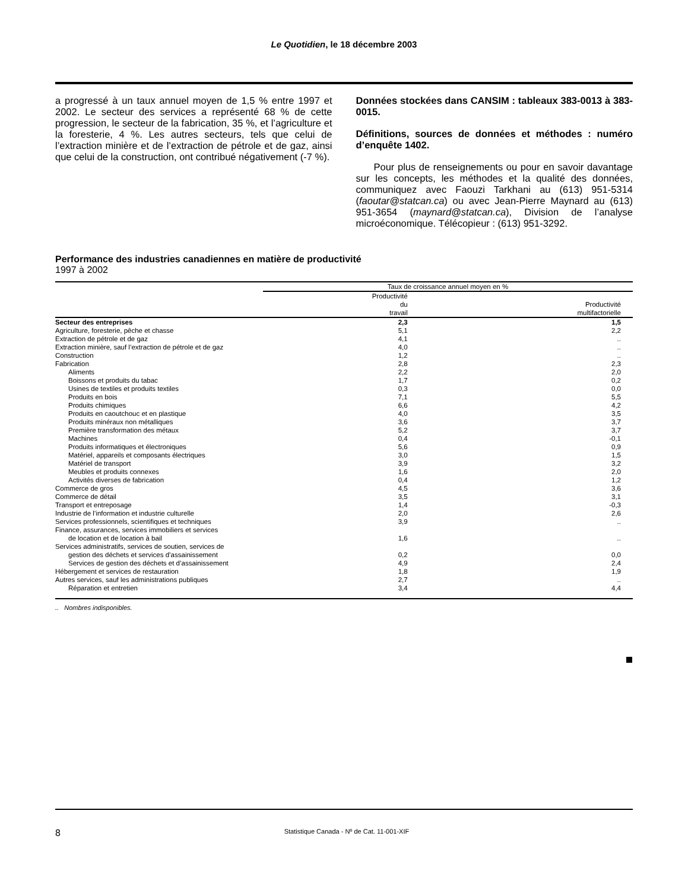Le Quotidien, le 18 décembre 2003
a progressé à un taux annuel moyen de 1,5 % entre 1997 et 2002. Le secteur des services a représenté 68 % de cette progression, le secteur de la fabrication, 35 %, et l’agriculture et la foresterie, 4 %. Les autres secteurs, tels que celui de l’extraction minière et de l’extraction de pétrole et de gaz, ainsi que celui de la construction, ont contribué négativement (-7 %).
Données stockées dans CANSIM : tableaux 383-0013 à 383-0015.
Définitions, sources de données et méthodes : numéro d’enquête 1402.
Pour plus de renseignements ou pour en savoir davantage sur les concepts, les méthodes et la qualité des données, communiquez avec Faouzi Tarkhani au (613) 951-5314 (faoutar@statcan.ca) ou avec Jean-Pierre Maynard au (613) 951-3654 (maynard@statcan.ca), Division de l’analyse microéconomique. Télécopieur : (613) 951-3292.
Performance des industries canadiennes en matière de productivité
1997 à 2002
| | Taux de croissance annuel moyen en % | |
| --- | --- | --- |
| | Productivité du travail | Productivité multifactorielle |
| Secteur des entreprises | 2,3 | 1,5 |
| Agriculture, foresterie, pêche et chasse | 5,1 | 2,2 |
| Extraction de pétrole et de gaz | 4,1 | .. |
| Extraction minière, sauf l’extraction de pétrole et de gaz | 4,0 | .. |
| Construction | 1,2 | .. |
| Fabrication | 2,8 | 2,3 |
| Aliments | 2,2 | 2,0 |
| Boissons et produits du tabac | 1,7 | 0,2 |
| Usines de textiles et produits textiles | 0,3 | 0,0 |
| Produits en bois | 7,1 | 5,5 |
| Produits chimiques | 6,6 | 4,2 |
| Produits en caoutchouc et en plastique | 4,0 | 3,5 |
| Produits minéraux non métalliques | 3,6 | 3,7 |
| Première transformation des métaux | 5,2 | 3,7 |
| Machines | 0,4 | -0,1 |
| Produits informatiques et électroniques | 5,6 | 0,9 |
| Matériel, appareils et composants électriques | 3,0 | 1,5 |
| Matériel de transport | 3,9 | 3,2 |
| Meubles et produits connexes | 1,6 | 2,0 |
| Activités diverses de fabrication | 0,4 | 1,2 |
| Commerce de gros | 4,5 | 3,6 |
| Commerce de détail | 3,5 | 3,1 |
| Transport et entreposage | 1,4 | -0,3 |
| Industrie de l’information et industrie culturelle | 2,0 | 2,6 |
| Services professionnels, scientifiques et techniques | 3,9 | .. |
| Finance, assurances, services immobiliers et services de location et de location à bail | 1,6 | .. |
| Services administratifs, services de soutien, services de gestion des déchets et services d’assainissement | 0,2 | 0,0 |
| Services de gestion des déchets et d’assainissement | 4,9 | 2,4 |
| Hébergement et services de restauration | 1,8 | 1,9 |
| Autres services, sauf les administrations publiques | 2,7 | .. |
| Réparation et entretien | 3,4 | 4,4 |
.. Nombres indisponibles.
8 Statistique Canada - Nº de Cat. 11-001-XIF